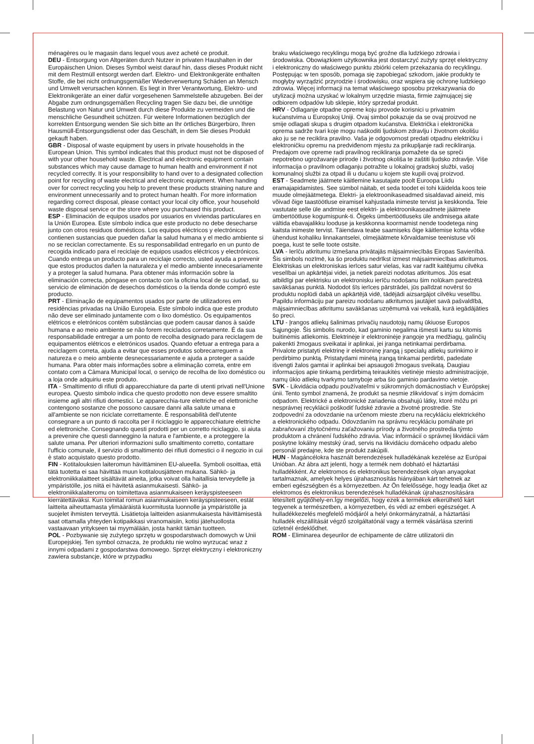ménagères ou le magasin dans lequel vous avez acheté ce produit.
DEU - Entsorgung von Altgeräten durch Nutzer in privaten Haushalten in der Europäischen Union. Dieses Symbol weist darauf hin, dass dieses Produkt nicht mit dem Restmüll entsorgt werden darf. Elektro- und Elektronikgeräte enthalten Stoffe, die bei nicht ordnungsgemäßer Wiederverwertung Schäden an Mensch und Umwelt verursachen können. Es liegt in Ihrer Verantwortung, Elektro- und Elektronikgeräte an einer dafür vorgesehenen Sammelstelle abzugeben. Bei der Abgabe zum ordnungsgemäßen Recycling tragen Sie dazu bei, die unnötige Belastung von Natur und Umwelt durch diese Produkte zu vermeiden und die menschliche Gesundheit schützen. Für weitere Informationen bezüglich der korrekten Entsorgung wenden Sie sich bitte an Ihr örtliches Bürgerbüro, Ihren Hausmüll-Entsorgungsdienst oder das Geschäft, in dem Sie dieses Produkt gekauft haben.
GBR - Disposal of waste equipment by users in private households in the European Union. This symbol indicates that this product must not be disposed of with your other household waste. Electrical and electronic equipment contain substances which may cause damage to human health and environment if not recycled correctly. It is your responsibility to hand over to a designated collection point for recycling of waste electrical and electronic equipment. When handing over for correct recycling you help to prevent these products straining nature and environment unnecessarily and to protect human health. For more information regarding correct disposal, please contact your local city office, your household waste disposal service or the store where you purchased this product.
ESP - Eliminación de equipos usados por usuarios en viviendas particulares en la Unión Europea. Este símbolo indica que este producto no debe desecharse junto con otros residuos domésticos. Los equipos eléctricos y electrónicos contienen sustancias que pueden dañar la salud humana y el medio ambiente si no se reciclan correctamente. Es su responsabilidad entregarlo en un punto de recogida indicado para el reciclaje de equipos usados eléctricos y electrónicos. Cuando entrega un producto para un reciclaje correcto, usted ayuda a prevenir que estos productos dañen la naturaleza y el medio ambiente innecesariamente y a proteger la salud humana. Para obtener más información sobre la eliminación correcta, póngase en contacto con la oficina local de su ciudad, su servicio de eliminación de desechos domésticos o la tienda donde compró este producto.
PRT - Eliminação de equipamentos usados por parte de utilizadores em residências privadas na União Europeia. Este símbolo indica que este produto não deve ser eliminado juntamente com o lixo doméstico. Os equipamentos elétricos e eletrónicos contêm substâncias que podem causar danos à saúde humana e ao meio ambiente se não forem reciclados corretamente. É da sua responsabilidade entregar a um ponto de recolha designado para reciclagem de equipamentos elétricos e eletrónicos usados. Quando efetuar a entrega para a reciclagem correta, ajuda a evitar que esses produtos sobrecarreguem a natureza e o meio ambiente desnecessariamente e ajuda a proteger a saúde humana. Para obter mais informações sobre a eliminação correta, entre em contato com a Câmara Municipal local, o serviço de recolha de lixo doméstico ou a loja onde adquiriu este produto.
ITA - Smaltimento di rifiuti di apparecchiature da parte di utenti privati nell'Unione europea. Questo simbolo indica che questo prodotto non deve essere smaltito insieme agli altri rifiuti domestici. Le apparecchia-ture elettriche ed elettroniche contengono sostanze che possono causare danni alla salute umana e all'ambiente se non riciclate correttamente. È responsabilità dell'utente consegnare a un punto di raccolta per il riciclaggio le apparecchiature elettriche ed elettroniche. Consegnando questi prodotti per un corretto riciclaggio, si aiuta a prevenire che questi danneggino la natura e l'ambiente, e a proteggere la salute umana. Per ulteriori informazioni sullo smaltimento corretto, contattare l'ufficio comunale, il servizio di smaltimento dei rifiuti domestici o il negozio in cui è stato acquistato questo prodotto.
FIN - Kotitalouksien laiteromun hävittäminen EU-alueella. Symboli osoittaa, että tätä tuotetta ei saa hävittää muun kotitalousjätteen mukana. Sähkö- ja elektroniikkalaitteet sisältävät aineita, jotka voivat olla haitallisia terveydelle ja ympäristölle, jos niitä ei hävitetä asianmukaisesti. Sähkö- ja elektroniikkalaiteromu on toimitettava asianmukaiseen keräyspisteeseen kierrätettäväksi. Kun toimitat romun asianmukaiseen keräyspisteeseen, estät laitteita aiheuttamasta ylimääräistä kuormitusta luonnolle ja ympäristölle ja suojelet ihmisten terveyttä. Lisätietoja laitteiden asianmukaisesta hävittämisestä saat ottamalla yhteyden kotipaikkasi viranomaisiin, kotisi jätehuollosta vastaavaan yritykseen tai myymälään, josta hankit tämän tuotteen.
POL - Pozbywanie się zużytego sprzętu w gospodarstwach domowych w Unii Europejskiej. Ten symbol oznacza, że produktu nie wolno wyrzucać wraz z innymi odpadami z gospodarstwa domowego. Sprzęt elektryczny i elektroniczny zawiera substancje, które w przypadku
braku właściwego recyklingu mogą być groźne dla ludzkiego zdrowia i środowiska. Obowiązkiem użytkownika jest dostarczyć zużyty sprzęt elektryczny i elektroniczny do właściwego punktu zbiórki celem przekazania do recyklingu. Postępując w ten sposób, pomaga się zapobiegać szkodom, jakie produkty te mogłyby wyrządzić przyrodzie i środowisku, oraz wspiera się ochronę ludzkiego zdrowia. Więcej informacji na temat właściwego sposobu przekazywania do utylizacji można uzyskać w lokalnym urzędzie miasta, firmie zajmującej się odbiorem odpadów lub sklepie, który sprzedał produkt.
HRV - Odlaganje otpadne opreme koju provode korisnici u privatnim kućanstvima u Europskoj Uniji. Ovaj simbol pokazuje da se ovaj proizvod ne smije odlagati skupa s drugim otpadom kućanstva. Električka i elektronička oprema sadrže tvari koje mogu naškoditi ljudskom zdravlju i životnom okolišu ako ju se ne reciklira pravilno. Vaša je odgovornost predati otpadnu električku i elektroničku opremu na predviđenom mjestu za prikupljanje radi recikliranja. Predajom ove opreme radi pravilnog recikliranja pomažete da se spreči nepotrebno ugrožavanje prirode i životnog okoliša te zaštiti ljudsko zdravlje. Više informacija o pravilnom odlaganju potražite u lokalnoj gradskoj službi, vašoj komunalnoj službi za otpad ili u dućanu u kojem ste kupili ovaj proizvod.
EST - Seadmete jäätmete käitlemine kasutajate poolt Euroopa Liidu eramajapidamistes. See sümbol näitab, et seda toodet ei tohi käidelda koos teie muude olmejäätmetega. Elektri- ja elektroonikaseadmed sisaldavad aineid, mis võivad õige taastöötluse eiramisel kahjustada inimeste tervist ja keskkonda. Teie vastutate selle üle andmise eest elektri- ja elektroonikaseadmete jäätmete ümbertöötluse kogumispunk-ti. Õigeks ümbertöötluseks üle andmisega aitate vältida ebavajalikku looduse ja keskkonna koormamist nende toodetega ning kaitsta inimeste tervist. Täiendava teabe saamiseks õige käitlemise kohta võtke ühendust kohaliku linnakantselei, olmejäätmete kõrvaldamise teenistuse või poega, kust te selle toote ostsite.
LVA - Ierīču atkritumu izmešana privātajās mājsaimniecībās Eiropas Savienībā. Šis simbols nozīmē, ka šo produktu nedrīkst izmest mājsaimniecības atkritumos. Elektriskas un elektroniskas ierīces satur vielas, kas var radīt kaitējumu cilvēka veselībai un apkārtējai videi, ja netiek pareizi nodotas atkritumos. Jūs esat atbildīgi par elektrisku un elektronisku ierīču nodošanu šim nolūkam paredzētā savākšanas punktā. Nododot šīs ierīces pārstrādei, jūs palīdzat novērst šo produktu noplūdi dabā un apkārtējā vidē, tādējādi aizsargājot cilvēku veselību. Papildu informāciju par pareizu nodošanu atkritumos jautājiet savā pašvaldībā, mājsaimniecības atkritumu savākšanas uzņēmumā vai veikalā, kurā iegādājāties šo preci.
LTU - Įrangos atliekų šalinimas privačių naudotojų namų ūkiuose Europos Sąjungoje. Šis simbolis nurodo, kad gaminio negalima išmesti kartu su kitomis buitinėmis atliekomis. Elektrinėje ir elektroninėje įrangoje yra medžiagų, galinčių pakenkti žmogaus sveikatai ir aplinkai, jei įranga netinkamai perdirbama. Privalote pristatyti elektrinę ir elektroninę įrangą į specialų atliekų surinkimo ir perdirbimo punktą. Pristatydami minėtą įrangą tinkamai perdirbti, padedate išvengti žalos gamtai ir aplinkai bei apsaugoti žmogaus sveikatą. Daugiau informacijos apie tinkamą perdirbimą teiraukitės vietinėje miesto administracijoje, namų ūkio atliekų tvarkymo tarnyboje arba šio gaminio pardavimo vietoje.
SVK - Likvidácia odpadu používateľmi v súkromných domácnostiach v Európskej únii. Tento symbol znamená, že produkt sa nesmie zlikvidovať s iným domácim odpadom. Elektrické a elektronické zariadenia obsahujú látky, ktoré môžu pri nesprávnej recyklácii poškodiť ľudské zdravie a životné prostredie. Ste zodpovední za odovzdanie na určenom mieste zberu na recykláciu elektrického a elektronického odpadu. Odovzdaním na správnu recykláciu pomáhate pri zabraňovaní zbytočnému zaťažovaniu prírody a životného prostredia týmto produktom a chránení ľudského zdravia. Viac informácií o správnej likvidácii vám poskytne lokálny mestský úrad, servis na likvidáciu domáceho odpadu alebo personál predajne, kde ste produkt zakúpili.
HUN - Magáncélokra használt berendezések hulladékának kezelése az Európai Unióban. Az ábra azt jelenti, hogy a termék nem dobható el háztartási hulladékként. Az elektromos és elektronikus berendezések olyan anyagokat tartalmaznak, amelyek helyes újrahasznosítás hiányában kárt tehetnek az emberi egészségben és a környezetben. Az Ön felelőssége, hogy leadja őket az elektromos és elektronikus berendezések hulladékának újrahasznosítására létesített gyűjtőhely-en.Így megelőzi, hogy ezek a termékek elkerülhető kárt tegyenek a természetben, a környezetben, és védi az emberi egészséget. A hulladékkezelés megfelelő módjáról a helyi önkormányzatnál, a háztartási hulladék elszállítását végző szolgáltatónál vagy a termék vásárlása szerinti üzletnél érdeklődhet.
ROM - Eliminarea deşeurilor de echipamente de către utilizatorii din